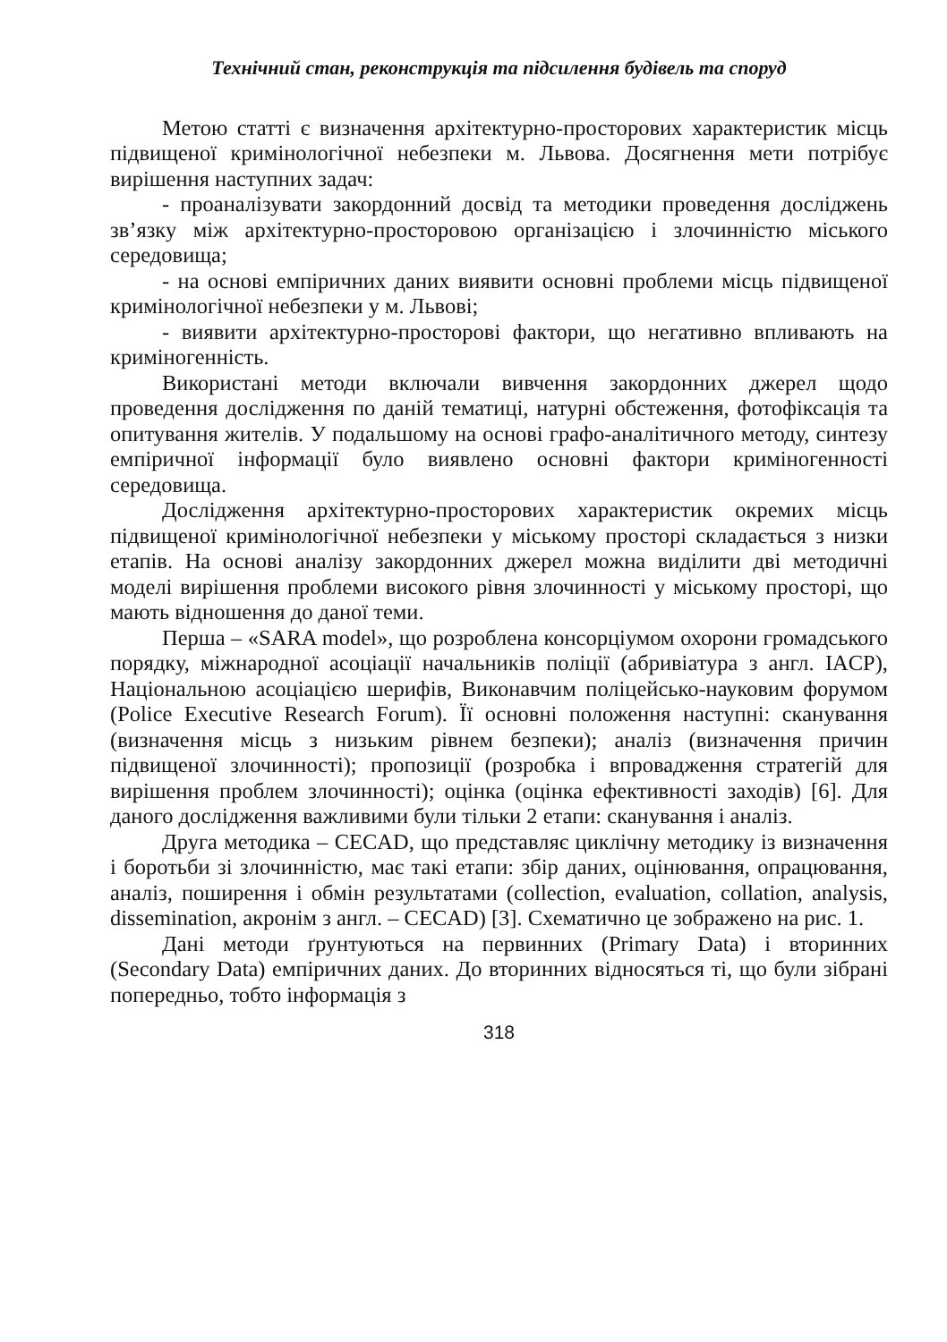Технічний стан, реконструкція та підсилення будівель та споруд
Метою статті є визначення архітектурно-просторових характеристик місць підвищеної кримінологічної небезпеки м. Львова. Досягнення мети потрібує вирішення наступних задач:
- проаналізувати закордонний досвід та методики проведення досліджень зв’язку між архітектурно-просторовою організацією і злочинністю міського середовища;
- на основі емпіричних даних виявити основні проблеми місць підвищеної кримінологічної небезпеки у м. Львові;
- виявити архітектурно-просторові фактори, що негативно впливають на криміногенність.
Використані методи включали вивчення закордонних джерел щодо проведення дослідження по даній тематиці, натурні обстеження, фотофіксація та опитування жителів. У подальшому на основі графо-аналітичного методу, синтезу емпіричної інформації було виявлено основні фактори криміногенності середовища.
Дослідження архітектурно-просторових характеристик окремих місць підвищеної кримінологічної небезпеки у міському просторі складається з низки етапів. На основі аналізу закордонних джерел можна виділити дві методичні моделі вирішення проблеми високого рівня злочинності у міському просторі, що мають відношення до даної теми.
Перша – «SARA model», що розроблена консорціумом охорони громадського порядку, міжнародної асоціації начальників поліції (абривіатура з англ. IACP), Національною асоціацією шерифів, Виконавчим поліцейсько-науковим форумом (Police Executive Research Forum). Її основні положення наступні: сканування (визначення місць з низьким рівнем безпеки); аналіз (визначення причин підвищеної злочинності); пропозиції (розробка і впровадження стратегій для вирішення проблем злочинності); оцінка (оцінка ефективності заходів) [6]. Для даного дослідження важливими були тільки 2 етапи: сканування і аналіз.
Друга методика – CECAD, що представляє циклічну методику із визначення і боротьби зі злочинністю, має такі етапи: збір даних, оцінювання, опрацювання, аналіз, поширення і обмін результатами (collection, evaluation, collation, analysis, dissemination, акронім з англ. – CECAD) [3]. Схематично це зображено на рис. 1.
Дані методи ґрунтуються на первинних (Primary Data) і вторинних (Secondary Data) емпіричних даних. До вторинних відносяться ті, що були зібрані попередньо, тобто інформація з
318